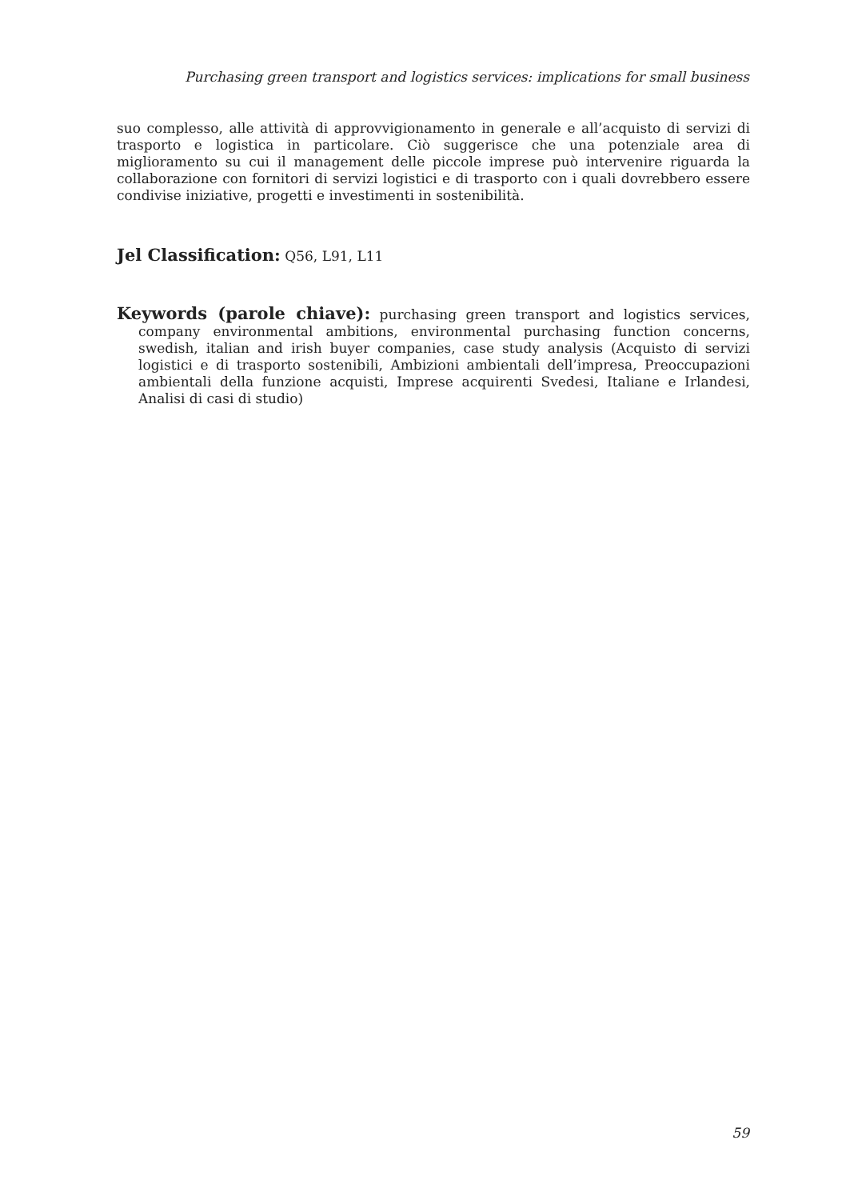Purchasing green transport and logistics services: implications for small business
suo complesso, alle attività di approvvigionamento in generale e all’acquisto di servizi di trasporto e logistica in particolare. Ciò suggerisce che una potenziale area di miglioramento su cui il management delle piccole imprese può intervenire riguarda la collaborazione con fornitori di servizi logistici e di trasporto con i quali dovrebbero essere condivise iniziative, progetti e investimenti in sostenibilità.
Jel Classification: Q56, L91, L11
Keywords (parole chiave): purchasing green transport and logistics services, company environmental ambitions, environmental purchasing function concerns, swedish, italian and irish buyer companies, case study analysis (Acquisto di servizi logistici e di trasporto sostenibili, Ambizioni ambientali dell’impresa, Preoccupazioni ambientali della funzione acquisti, Imprese acquirenti Svedesi, Italiane e Irlandesi, Analisi di casi di studio)
59